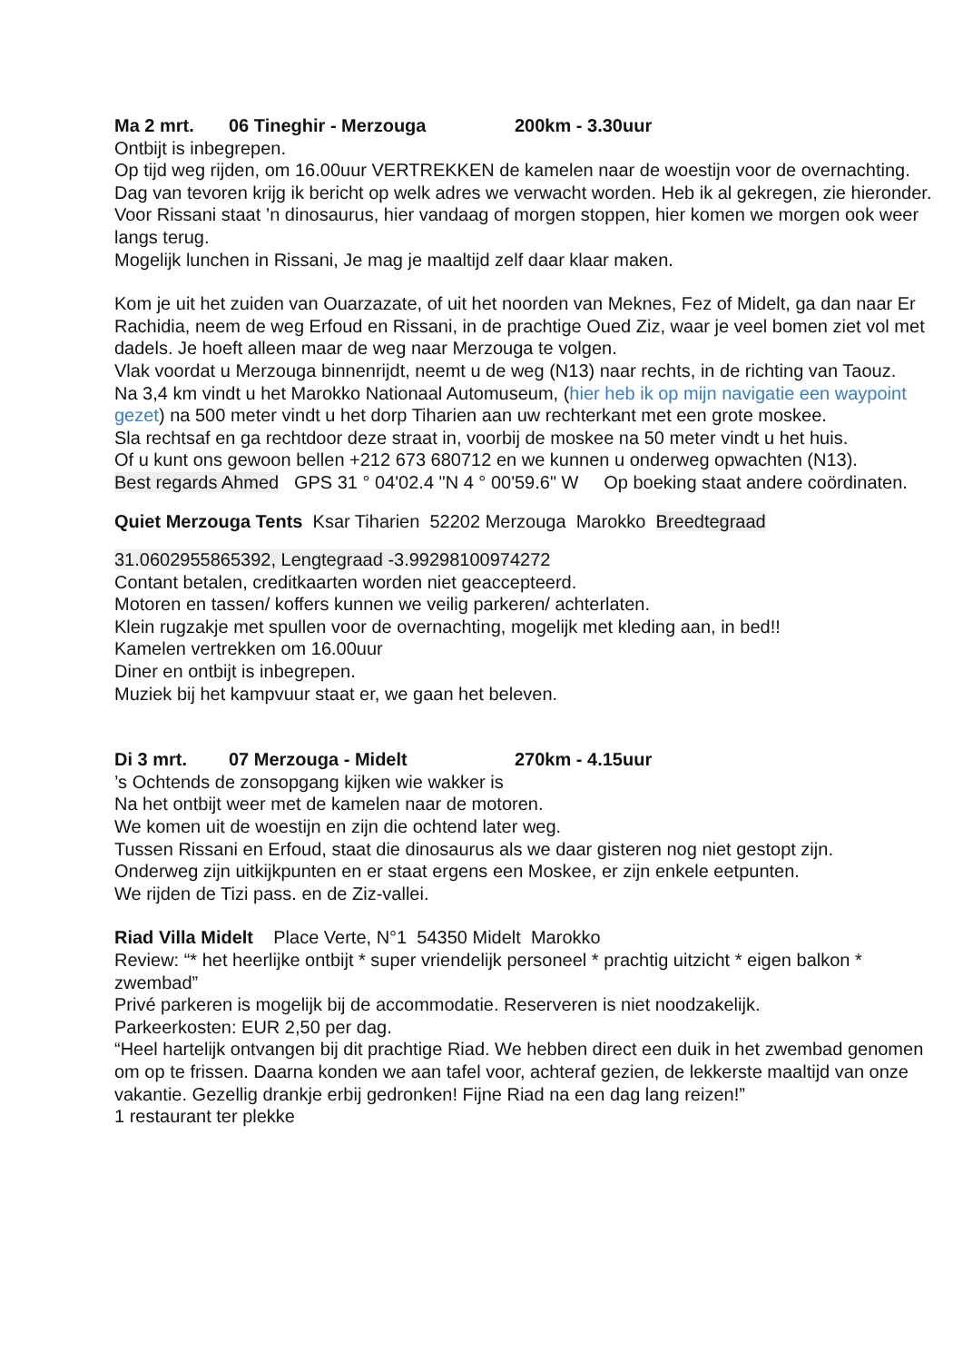Ma 2 mrt. 06 Tineghir - Merzouga 200km - 3.30uur
Ontbijt is inbegrepen.
Op tijd weg rijden, om 16.00uur VERTREKKEN de kamelen naar de woestijn voor de overnachting. Dag van tevoren krijg ik bericht op welk adres we verwacht worden. Heb ik al gekregen, zie hieronder.
Voor Rissani staat ’n dinosaurus, hier vandaag of morgen stoppen, hier komen we morgen ook weer langs terug.
Mogelijk lunchen in Rissani, Je mag je maaltijd zelf daar klaar maken.
Kom je uit het zuiden van Ouarzazate, of uit het noorden van Meknes, Fez of Midelt, ga dan naar Er Rachidia, neem de weg Erfoud en Rissani, in de prachtige Oued Ziz, waar je veel bomen ziet vol met dadels. Je hoeft alleen maar de weg naar Merzouga te volgen.
Vlak voordat u Merzouga binnenrijdt, neemt u de weg (N13) naar rechts, in de richting van Taouz.
Na 3,4 km vindt u het Marokko Nationaal Automuseum, (hier heb ik op mijn navigatie een waypoint gezet) na 500 meter vindt u het dorp Tiharien aan uw rechterkant met een grote moskee.
Sla rechtsaf en ga rechtdoor deze straat in, voorbij de moskee na 50 meter vindt u het huis.
Of u kunt ons gewoon bellen +212 673 680712 en we kunnen u onderweg opwachten (N13).
Best regards Ahmed GPS 31 ° 04'02.4 "N 4 ° 00'59.6" W Op boeking staat andere coördinaten.
Quiet Merzouga Tents Ksar Tiharien 52202 Merzouga Marokko Breedtegraad
31.0602955865392, Lengtegraad -3.99298100974272
Contant betalen, creditkaarten worden niet geaccepteerd.
Motoren en tassen/ koffers kunnen we veilig parkeren/ achterlaten.
Klein rugzakje met spullen voor de overnachting, mogelijk met kleding aan, in bed!!
Kamelen vertrekken om 16.00uur
Diner en ontbijt is inbegrepen.
Muziek bij het kampvuur staat er, we gaan het beleven.
Di 3 mrt. 07 Merzouga - Midelt 270km - 4.15uur
’s Ochtends de zonsopgang kijken wie wakker is
Na het ontbijt weer met de kamelen naar de motoren.
We komen uit de woestijn en zijn die ochtend later weg.
Tussen Rissani en Erfoud, staat die dinosaurus als we daar gisteren nog niet gestopt zijn.
Onderweg zijn uitkijkpunten en er staat ergens een Moskee, er zijn enkele eetpunten.
We rijden de Tizi pass. en de Ziz-vallei.
Riad Villa Midelt Place Verte, N°1 54350 Midelt Marokko
Review: “* het heerlijke ontbijt * super vriendelijk personeel * prachtig uitzicht * eigen balkon * zwembad”
Privé parkeren is mogelijk bij de accommodatie. Reserveren is niet noodzakelijk.
Parkeerkosten: EUR 2,50 per dag.
“Heel hartelijk ontvangen bij dit prachtige Riad. We hebben direct een duik in het zwembad genomen om op te frissen. Daarna konden we aan tafel voor, achteraf gezien, de lekkerste maaltijd van onze vakantie. Gezellig drankje erbij gedronken! Fijne Riad na een dag lang reizen!”
1 restaurant ter plekke